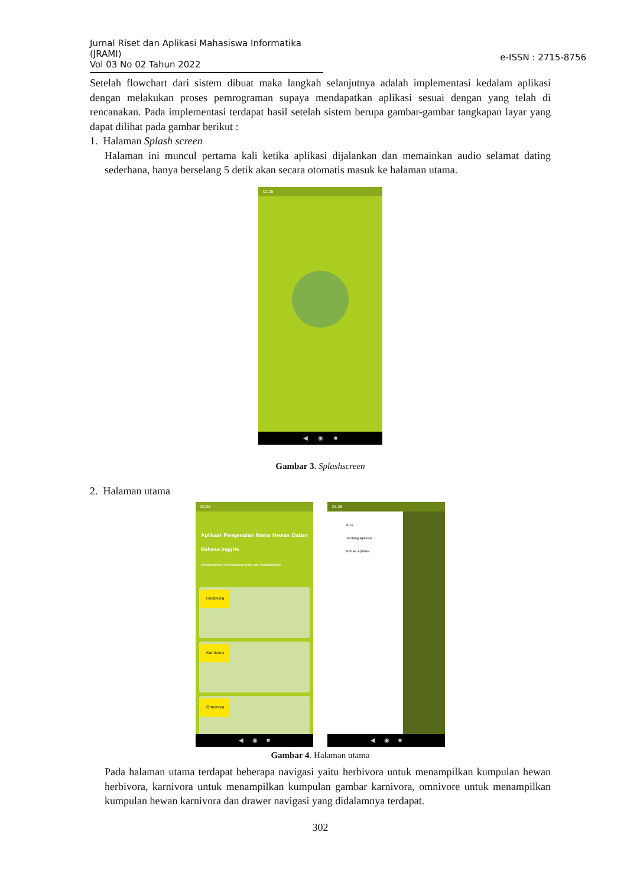Jurnal Riset dan Aplikasi Mahasiswa Informatika (JRAMI)
Vol 03 No 02 Tahun 2022
e-ISSN : 2715-8756
Setelah flowchart dari sistem dibuat maka langkah selanjutnya adalah implementasi kedalam aplikasi dengan melakukan proses pemrograman supaya mendapatkan aplikasi sesuai dengan yang telah di rencanakan. Pada implementasi terdapat hasil setelah sistem berupa gambar-gambar tangkapan layar yang dapat dilihat pada gambar berikut :
1. Halaman Splash screen
Halaman ini muncul pertama kali ketika aplikasi dijalankan dan memainkan audio selamat dating sederhana, hanya berselang 5 detik akan secara otomatis masuk ke halaman utama.
01:25
◀ ◉ ■
Gambar 3. Splashscreen
2. Halaman utama
01:25
Aplikasi Pengenalan Nama Hewan Dalam Bahasa Inggris
Dikelompokan berdasarkan jenis dari makanannya
Herbivora
Karnivora
Omnivora
◀ ◉ ■
01:25
Kuis
Tentang Aplikasi
Keluar Aplikasi
◀ ◉ ■
Gambar 4. Halaman utama
Pada halaman utama terdapat beberapa navigasi yaitu herbivora untuk menampilkan kumpulan hewan herbivora, karnivora untuk menampilkan kumpulan gambar karnivora, omnivore untuk menampilkan kumpulan hewan karnivora dan drawer navigasi yang didalamnya terdapat.
302